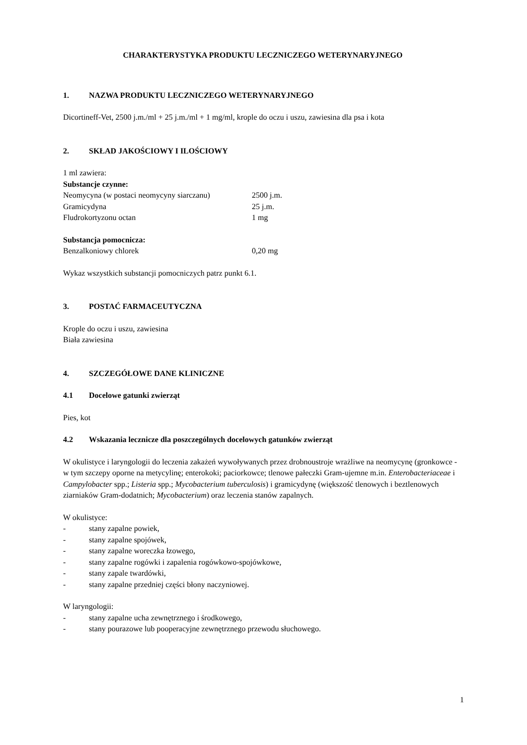CHARAKTERYSTYKA PRODUKTU LECZNICZEGO WETERYNARYJNEGO
1. NAZWA PRODUKTU LECZNICZEGO WETERYNARYJNEGO
Dicortineff-Vet, 2500 j.m./ml + 25 j.m./ml + 1 mg/ml, krople do oczu i uszu, zawiesina dla psa i kota
2. SKŁAD JAKOŚCIOWY I ILOŚCIOWY
1 ml zawiera:
Substancje czynne:
| Neomycyna (w postaci neomycyny siarczanu) | 2500 j.m. |
| Gramicydyna | 25 j.m. |
| Fludrokortyzonu octan | 1 mg |
Substancja pomocnicza:
| Benzalkoniowy chlorek | 0,20 mg |
Wykaz wszystkich substancji pomocniczych patrz punkt 6.1.
3. POSTAĆ FARMACEUTYCZNA
Krople do oczu i uszu, zawiesina
Biała zawiesina
4. SZCZEGÓŁOWE DANE KLINICZNE
4.1 Docelowe gatunki zwierząt
Pies, kot
4.2 Wskazania lecznicze dla poszczególnych docelowych gatunków zwierząt
W okulistyce i laryngologii do leczenia zakażeń wywoływanych przez drobnoustroje wrażliwe na neomycynę (gronkowce - w tym szczepy oporne na metycylinę; enterokoki; paciorkowce; tlenowe pałeczki Gram-ujemne m.in. Enterobacteriaceae i Campylobacter spp.; Listeria spp.; Mycobacterium tuberculosis) i gramicydynę (większość tlenowych i beztlenowych ziarniaków Gram-dodatnich; Mycobacterium) oraz leczenia stanów zapalnych.
W okulistyce:
- stany zapalne powiek,
- stany zapalne spojówek,
- stany zapalne woreczka łzowego,
- stany zapalne rogówki i zapalenia rogówkowo-spojówkowe,
- stany zapale twardówki,
- stany zapalne przedniej części błony naczyniowej.
W laryngologii:
- stany zapalne ucha zewnętrznego i środkowego,
- stany pourazowe lub pooperacyjne zewnętrznego przewodu słuchowego.
1